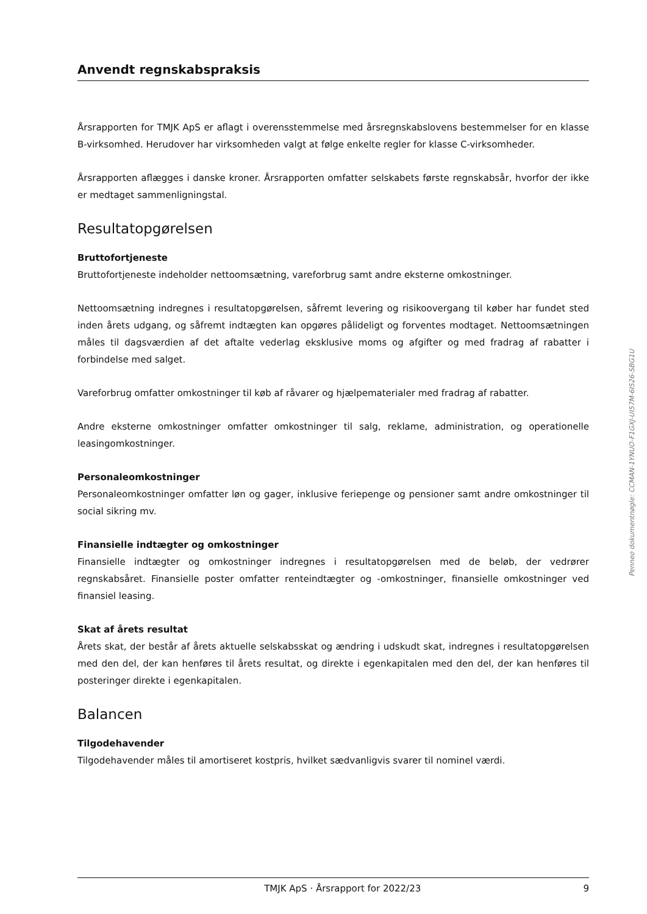Anvendt regnskabspraksis
Årsrapporten for TMJK ApS er aflagt i overensstemmelse med årsregnskabslovens bestemmelser for en klasse B-virksomhed. Herudover har virksomheden valgt at følge enkelte regler for klasse C-virksomheder.
Årsrapporten aflægges i danske kroner. Årsrapporten omfatter selskabets første regnskabsår, hvorfor der ikke er medtaget sammenligningstal.
Resultatopgørelsen
Bruttofortjeneste
Bruttofortjeneste indeholder nettoomsætning, vareforbrug samt andre eksterne omkostninger.
Nettoomsætning indregnes i resultatopgørelsen, såfremt levering og risikoovergang til køber har fundet sted inden årets udgang, og såfremt indtægten kan opgøres pålideligt og forventes modtaget. Nettoomsætningen måles til dagsværdien af det aftalte vederlag eksklusive moms og afgifter og med fradrag af rabatter i forbindelse med salget.
Vareforbrug omfatter omkostninger til køb af råvarer og hjælpematerialer med fradrag af rabatter.
Andre eksterne omkostninger omfatter omkostninger til salg, reklame, administration, og operationelle leasingomkostninger.
Personaleomkostninger
Personaleomkostninger omfatter løn og gager, inklusive feriepenge og pensioner samt andre omkostninger til social sikring mv.
Finansielle indtægter og omkostninger
Finansielle indtægter og omkostninger indregnes i resultatopgørelsen med de beløb, der vedrører regnskabsåret. Finansielle poster omfatter renteindtægter og -omkostninger, finansielle omkostninger ved finansiel leasing.
Skat af årets resultat
Årets skat, der består af årets aktuelle selskabsskat og ændring i udskudt skat, indregnes i resultatopgørelsen med den del, der kan henføres til årets resultat, og direkte i egenkapitalen med den del, der kan henføres til posteringer direkte i egenkapitalen.
Balancen
Tilgodehavender
Tilgodehavender måles til amortiseret kostpris, hvilket sædvanligvis svarer til nominel værdi.
Penneo dokumentnøgle: CCMAN-1YNUO-F1GXJ-UI57M-6I526-SBG1U
TMJK ApS · Årsrapport for 2022/23 9